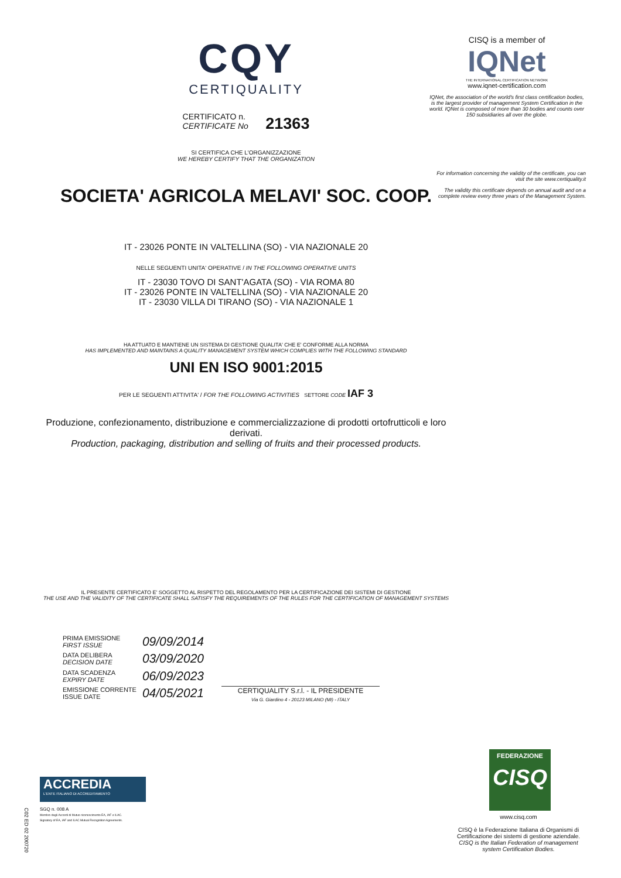CQY
CERTIQUALITY
CERTIFICATO n.
CERTIFICATE No 21363
SI CERTIFICA CHE L'ORGANIZZAZIONE
WE HEREBY CERTIFY THAT THE ORGANIZATION
SOCIETA' AGRICOLA MELAVI' SOC. COOP.
IT - 23026 PONTE IN VALTELLINA (SO) - VIA NAZIONALE 20
NELLE SEGUENTI UNITA' OPERATIVE / IN THE FOLLOWING OPERATIVE UNITS
IT - 23030 TOVO DI SANT'AGATA (SO) - VIA ROMA 80
IT - 23026 PONTE IN VALTELLINA (SO) - VIA NAZIONALE 20
IT - 23030 VILLA DI TIRANO (SO) - VIA NAZIONALE 1
HA ATTUATO E MANTIENE UN SISTEMA DI GESTIONE QUALITA' CHE E' CONFORME ALLA NORMA
HAS IMPLEMENTED AND MAINTAINS A QUALITY MANAGEMENT SYSTEM WHICH COMPLIES WITH THE FOLLOWING STANDARD
UNI EN ISO 9001:2015
PER LE SEGUENTI ATTIVITA' / FOR THE FOLLOWING ACTIVITIES SETTORE CODE IAF 3
Produzione, confezionamento, distribuzione e commercializzazione di prodotti ortofrutticoli e loro derivati.
Production, packaging, distribution and selling of fruits and their processed products.
IL PRESENTE CERTIFICATO E' SOGGETTO AL RISPETTO DEL REGOLAMENTO PER LA CERTIFICAZIONE DEI SISTEMI DI GESTIONE
THE USE AND THE VALIDITY OF THE CERTIFICATE SHALL SATISFY THE REQUIREMENTS OF THE RULES FOR THE CERTIFICATION OF MANAGEMENT SYSTEMS
| PRIMA EMISSIONE FIRST ISSUE | 09/09/2014 |
| DATA DELIBERA DECISION DATE | 03/09/2020 |
| DATA SCADENZA EXPIRY DATE | 06/09/2023 |
| EMISSIONE CORRENTE ISSUE DATE | 04/05/2021 |
CERTIQUALITY S.r.l. - IL PRESIDENTE
Via G. Giardino 4 - 20123 MILANO (MI) - ITALY
CISQ is a member of
IQNet
THE INTERNATIONAL CERTIFICATION NETWORK
www.iqnet-certification.com
IQNet, the association of the world's first class certification bodies, is the largest provider of management System Certification in the world. IQNet is composed of more than 30 bodies and counts over 150 subsidiaries all over the globe.
For information concerning the validity of the certificate, you can visit the site www.certiquality.it
The validity this certificate depends on annual audit and on a complete review every three years of the Management System.
FEDERAZIONE
CISQ
www.cisq.com
CISQ è la Federazione Italiana di Organismi di Certificazione dei sistemi di gestione aziendale.
CISQ is the Italian Federation of management system Certification Bodies.
ACCREDIA
L'ENTE ITALIANO DI ACCREDITAMENTO
SGQ n. 008 A
Membro degli Accordi di Mutuo riconoscimento EA, IAF e ILAC.
Signatory of EA, IAF and ILAC Mutual Recognition Agreements.
C02 ED 02 200720